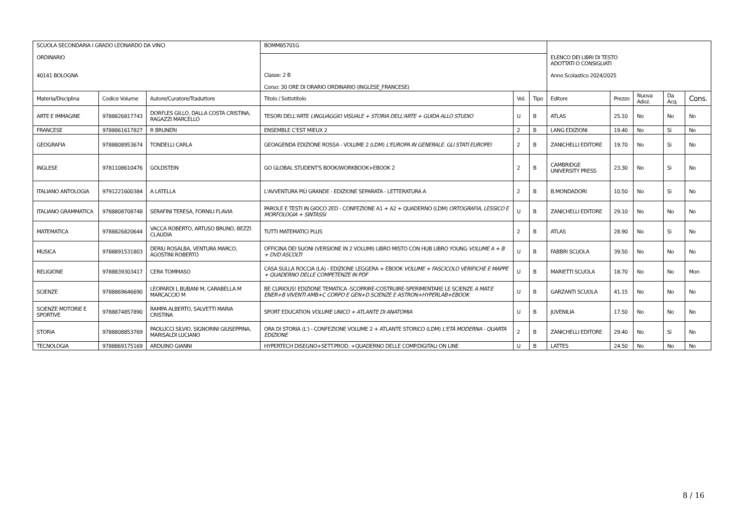| SCUOLA SECONDARIA I GRADO LEONARDO DA VINCI ORDINARIO 40141 BOLOGNA | | | BOMM85701G | | | ELENCO DEI LIBRI DI TESTO ADOTTATI O CONSIGLIATI Anno Scolastico 2024/2025 | | | | |
| | | | Classe: 2 B Corso: 30 ORE DI ORARIO ORDINARIO (INGLESE_FRANCESE) | | | | | | | |
| Materia/Disciplina | Codice Volume | Autore/Curatore/Traduttore | Titolo / Sottotitolo | Vol. | Tipo | Editore | Prezzo | Nuova Adoz. | Da Acq. | Cons. |
| ARTE E IMMAGINE | 9788826817743 | DORFLES GILLO, DALLA COSTA CRISTINA, RAGAZZI MARCELLO | TESORI DELL'ARTE LINGUAGGIO VISUALE + STORIA DELL'ARTE + GUIDA ALLO STUDIO | U | B | ATLAS | 25.10 | No | No | No |
| FRANCESE | 9788861617827 | R BRUNERI | ENSEMBLE C'EST MIEUX 2 | 2 | B | LANG EDIZIONI | 19.40 | No | Si | No |
| GEOGRAFIA | 9788808953674 | TONDELLI CARLA | GEOAGENDA EDIZIONE ROSSA - VOLUME 2 (LDM) L'EUROPA IN GENERALE. GLI STATI EUROPEI | 2 | B | ZANICHELLI EDITORE | 19.70 | No | Si | No |
| INGLESE | 9781108610476 | GOLDSTEIN | GO GLOBAL STUDENT'S BOOK/WORKBOOK+EBOOK 2 | 2 | B | CAMBRIDGE UNIVERSITY PRESS | 23.30 | No | Si | No |
| ITALIANO ANTOLOGIA | 9791221600384 | A LATELLA | L'AVVENTURA PIÙ GRANDE - EDIZIONE SEPARATA - LETTERATURA A | 2 | B | B.MONDADORI | 10.50 | No | Si | No |
| ITALIANO GRAMMATICA | 9788808708748 | SERAFINI TERESA, FORNILI FLAVIA | PAROLE E TESTI IN GIOCO 2ED - CONFEZIONE A1 + A2 + QUADERNO (LDM) ORTOGRAFIA, LESSICO E MORFOLOGIA + SINTASSI | U | B | ZANICHELLI EDITORE | 29.10 | No | No | No |
| MATEMATICA | 9788826820644 | VACCA ROBERTO, ARTUSO BRUNO, BEZZI CLAUDIA | TUTTI MATEMATICI PLUS | 2 | B | ATLAS | 28.90 | No | Si | No |
| MUSICA | 9788891531803 | DERIU ROSALBA, VENTURA MARCO, AGOSTINI ROBERTO | OFFICINA DEI SUONI (VERSIONE IN 2 VOLUMI) LIBRO MISTO CON HUB LIBRO YOUNG VOLUME A + B + DVD ASCOLTI | U | B | FABBRI SCUOLA | 39.50 | No | No | No |
| RELIGIONE | 9788839303417 | CERA TOMMASO | CASA SULLA ROCCIA (LA) - EDIZIONE LEGGERA + EBOOK VOLUME + FASCICOLO VERIFICHE E MAPPE + QUADERNO DELLE COMPETENZE IN PDF | U | B | MARIETTI SCUOLA | 18.70 | No | No | Mon |
| SCIENZE | 9788869646690 | LEOPARDI L BUBANI M, CARABELLA M MARCACCIO M | BE CURIOUS! EDIZIONE TEMATICA -SCOPRIRE-COSTRUIRE-SPERIMENTARE LE SCIENZE A MAT.E ENER+B VIVENTI AMB+C CORPO E GEN+D SCIENZE E ASTRON+HYPERLAB+EBOOK | U | B | GARZANTI SCUOLA | 41.15 | No | No | No |
| SCIENZE MOTORIE E SPORTIVE | 9788874857890 | RAMPA ALBERTO, SALVETTI MARIA CRISTINA | SPORT EDUCATION VOLUME UNICO + ATLANTE DI ANATOMIA | U | B | JUVENILIA | 17.50 | No | No | No |
| STORIA | 9788808853769 | PAOLUCCI SILVIO, SIGNORINI GIUSEPPINA, MARISALDI LUCIANO | ORA DI STORIA (L') - CONFEZIONE VOLUME 2 + ATLANTE STORICO (LDM) L'ETÀ MODERNA - QUARTA EDIZIONE | 2 | B | ZANICHELLI EDITORE | 29.40 | No | Si | No |
| TECNOLOGIA | 9788869175169 | ARDUINO GIANNI | HYPERTECH DISEGNO+SETT.PROD. +QUADERNO DELLE COMP.DIGITALI ON LINE | U | B | LATTES | 24.50 | No | No | No |
8 / 16